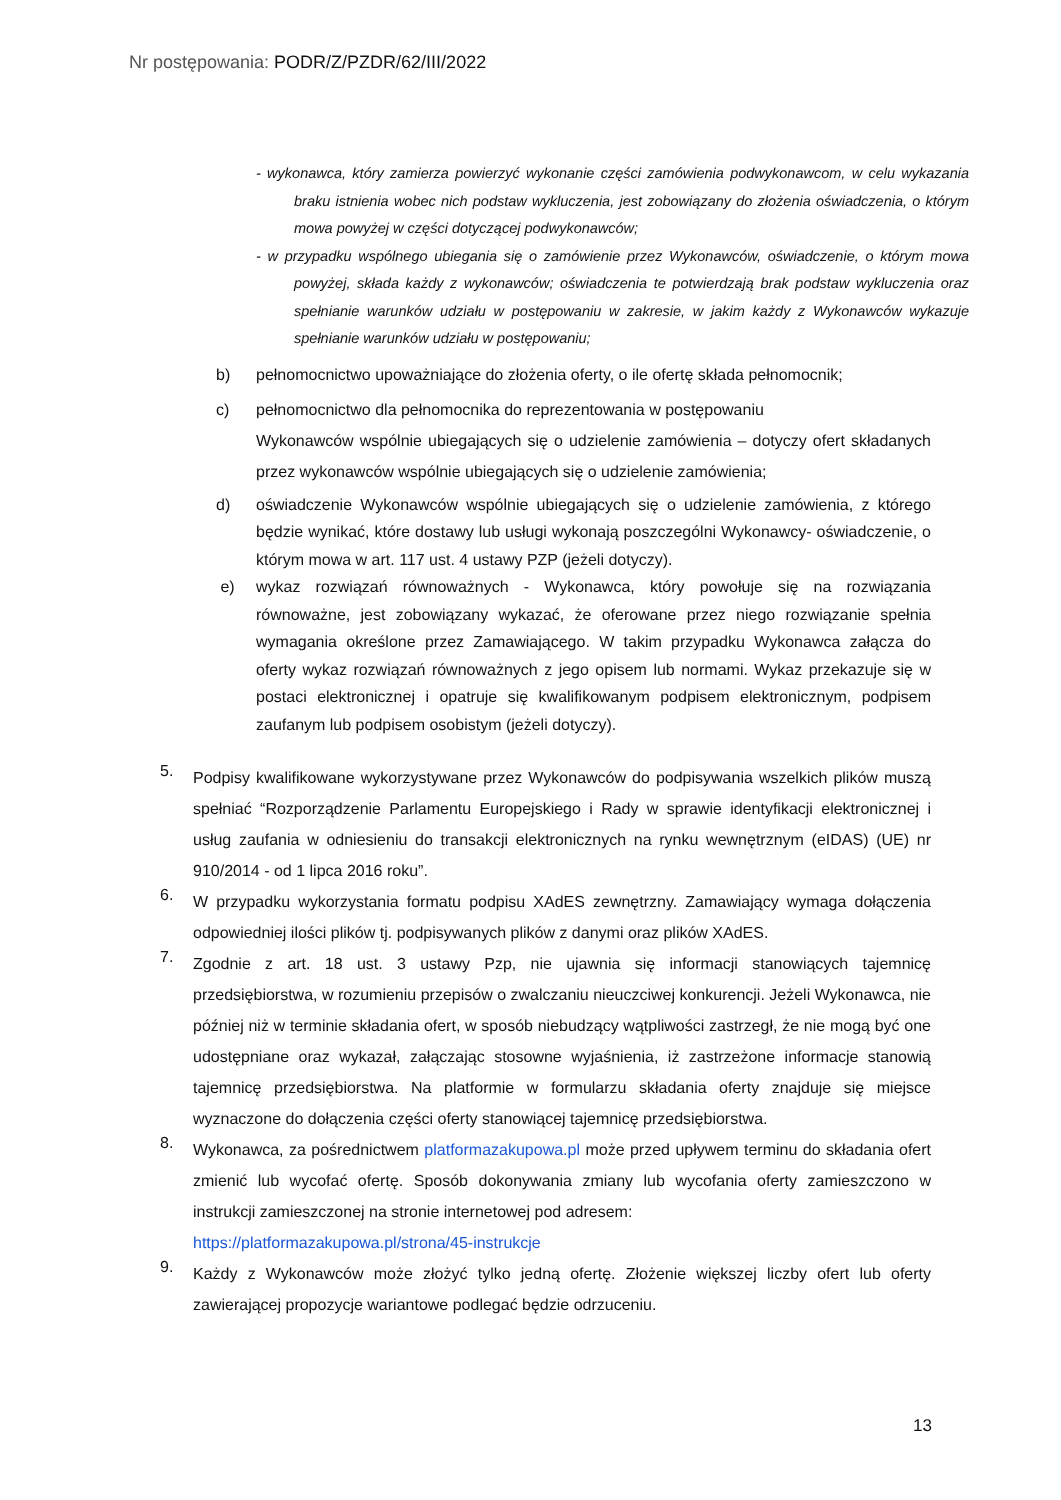Nr postępowania: PODR/Z/PZDR/62/III/2022
- wykonawca, który zamierza powierzyć wykonanie części zamówienia podwykonawcom, w celu wykazania braku istnienia wobec nich podstaw wykluczenia, jest zobowiązany do złożenia oświadczenia, o którym mowa powyżej w części dotyczącej podwykonawców;
- w przypadku wspólnego ubiegania się o zamówienie przez Wykonawców, oświadczenie, o którym mowa powyżej, składa każdy z wykonawców; oświadczenia te potwierdzają brak podstaw wykluczenia oraz spełnianie warunków udziału w postępowaniu w zakresie, w jakim każdy z Wykonawców wykazuje spełnianie warunków udziału w postępowaniu;
b) pełnomocnictwo upoważniające do złożenia oferty, o ile ofertę składa pełnomocnik;
c) pełnomocnictwo dla pełnomocnika do reprezentowania w postępowaniu
Wykonawców wspólnie ubiegających się o udzielenie zamówienia – dotyczy ofert składanych przez wykonawców wspólnie ubiegających się o udzielenie zamówienia;
d) oświadczenie Wykonawców wspólnie ubiegających się o udzielenie zamówienia, z którego będzie wynikać, które dostawy lub usługi wykonają poszczególni Wykonawcy- oświadczenie, o którym mowa w art. 117 ust. 4 ustawy PZP (jeżeli dotyczy).
e) wykaz rozwiązań równoważnych - Wykonawca, który powołuje się na rozwiązania równoważne, jest zobowiązany wykazać, że oferowane przez niego rozwiązanie spełnia wymagania określone przez Zamawiającego. W takim przypadku Wykonawca załącza do oferty wykaz rozwiązań równoważnych z jego opisem lub normami. Wykaz przekazuje się w postaci elektronicznej i opatruje się kwalifikowanym podpisem elektronicznym, podpisem zaufanym lub podpisem osobistym (jeżeli dotyczy).
5.
Podpisy kwalifikowane wykorzystywane przez Wykonawców do podpisywania wszelkich plików muszą spełniać “Rozporządzenie Parlamentu Europejskiego i Rady w sprawie identyfikacji elektronicznej i usług zaufania w odniesieniu do transakcji elektronicznych na rynku wewnętrznym (eIDAS) (UE) nr 910/2014 - od 1 lipca 2016 roku”.
6.
W przypadku wykorzystania formatu podpisu XAdES zewnętrzny. Zamawiający wymaga dołączenia odpowiedniej ilości plików tj. podpisywanych plików z danymi oraz plików XAdES.
7.
Zgodnie z art. 18 ust. 3 ustawy Pzp, nie ujawnia się informacji stanowiących tajemnicę przedsiębiorstwa, w rozumieniu przepisów o zwalczaniu nieuczciwej konkurencji. Jeżeli Wykonawca, nie później niż w terminie składania ofert, w sposób niebudzący wątpliwości zastrzegł, że nie mogą być one udostępniane oraz wykazał, załączając stosowne wyjaśnienia, iż zastrzeżone informacje stanowią tajemnicę przedsiębiorstwa. Na platformie w formularzu składania oferty znajduje się miejsce wyznaczone do dołączenia części oferty stanowiącej tajemnicę przedsiębiorstwa.
8.
Wykonawca, za pośrednictwem platformazakupowa.pl może przed upływem terminu do składania ofert zmienić lub wycofać ofertę. Sposób dokonywania zmiany lub wycofania oferty zamieszczono w instrukcji zamieszczonej na stronie internetowej pod adresem:
https://platformazakupowa.pl/strona/45-instrukcje
9.
Każdy z Wykonawców może złożyć tylko jedną ofertę. Złożenie większej liczby ofert lub oferty zawierającej propozycje wariantowe podlegać będzie odrzuceniu.
13